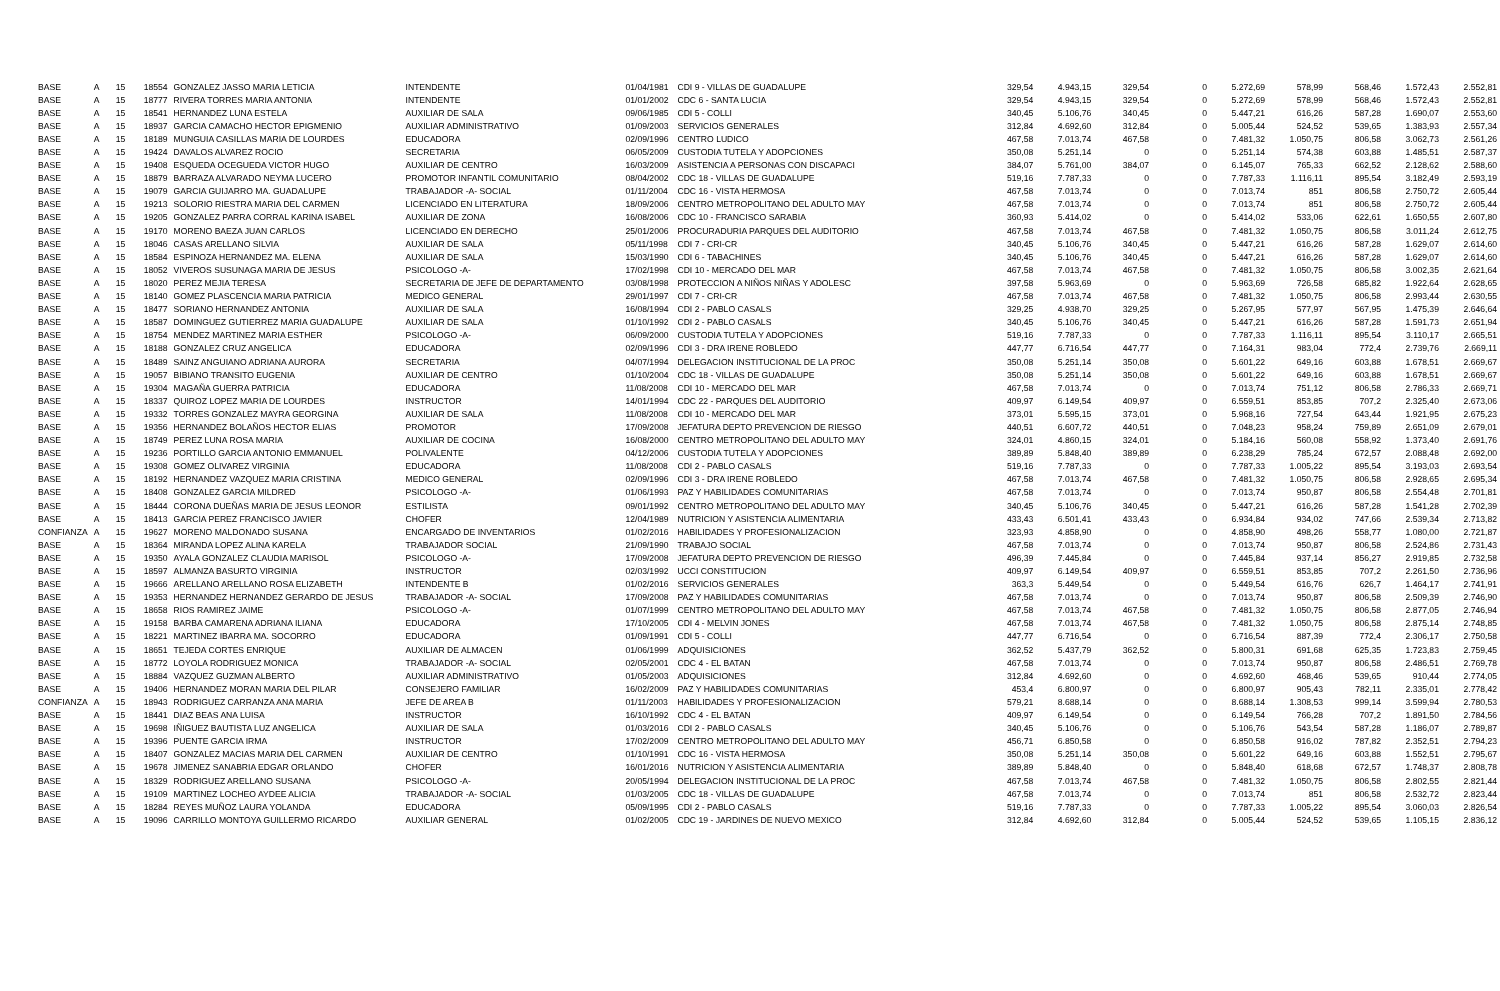| BASE | A | 15 | 18554 | GONZALEZ JASSO MARIA LETICIA | INTENDENTE | 01/04/1981 | CDI 9 - VILLAS DE GUADALUPE | 329,54 | 4.943,15 | 329,54 | 0 | 5.272,69 | 578,99 | 568,46 | 1.572,43 | 2.552,81 |
| BASE | A | 15 | 18777 | RIVERA TORRES MARIA ANTONIA | INTENDENTE | 01/01/2002 | CDC 6 - SANTA LUCIA | 329,54 | 4.943,15 | 329,54 | 0 | 5.272,69 | 578,99 | 568,46 | 1.572,43 | 2.552,81 |
| BASE | A | 15 | 18541 | HERNANDEZ LUNA ESTELA | AUXILIAR DE SALA | 09/06/1985 | CDI 5 - COLLI | 340,45 | 5.106,76 | 340,45 | 0 | 5.447,21 | 616,26 | 587,28 | 1.690,07 | 2.553,60 |
| BASE | A | 15 | 18937 | GARCIA CAMACHO HECTOR EPIGMENIO | AUXILIAR ADMINISTRATIVO | 01/09/2003 | SERVICIOS GENERALES | 312,84 | 4.692,60 | 312,84 | 0 | 5.005,44 | 524,52 | 539,65 | 1.383,93 | 2.557,34 |
| BASE | A | 15 | 18189 | MUNGUIA CASILLAS MARIA DE LOURDES | EDUCADORA | 02/09/1996 | CENTRO LUDICO | 467,58 | 7.013,74 | 467,58 | 0 | 7.481,32 | 1.050,75 | 806,58 | 3.062,73 | 2.561,26 |
| BASE | A | 15 | 19424 | DAVALOS ALVAREZ ROCIO | SECRETARIA | 06/05/2009 | CUSTODIA TUTELA Y ADOPCIONES | 350,08 | 5.251,14 | 0 | 0 | 5.251,14 | 574,38 | 603,88 | 1.485,51 | 2.587,37 |
| BASE | A | 15 | 19408 | ESQUEDA OCEGUEDA VICTOR HUGO | AUXILIAR DE CENTRO | 16/03/2009 | ASISTENCIA A PERSONAS CON DISCAPACI | 384,07 | 5.761,00 | 384,07 | 0 | 6.145,07 | 765,33 | 662,52 | 2.128,62 | 2.588,60 |
| BASE | A | 15 | 18879 | BARRAZA ALVARADO NEYMA LUCERO | PROMOTOR INFANTIL COMUNITARIO | 08/04/2002 | CDC 18 - VILLAS DE GUADALUPE | 519,16 | 7.787,33 | 0 | 0 | 7.787,33 | 1.116,11 | 895,54 | 3.182,49 | 2.593,19 |
| BASE | A | 15 | 19079 | GARCIA GUIJARRO MA. GUADALUPE | TRABAJADOR -A- SOCIAL | 01/11/2004 | CDC 16 - VISTA HERMOSA | 467,58 | 7.013,74 | 0 | 0 | 7.013,74 | 851 | 806,58 | 2.750,72 | 2.605,44 |
| BASE | A | 15 | 19213 | SOLORIO RIESTRA MARIA DEL CARMEN | LICENCIADO EN LITERATURA | 18/09/2006 | CENTRO METROPOLITANO DEL ADULTO MAY | 467,58 | 7.013,74 | 0 | 0 | 7.013,74 | 851 | 806,58 | 2.750,72 | 2.605,44 |
| BASE | A | 15 | 19205 | GONZALEZ PARRA CORRAL KARINA ISABEL | AUXILIAR DE ZONA | 16/08/2006 | CDC 10 - FRANCISCO SARABIA | 360,93 | 5.414,02 | 0 | 0 | 5.414,02 | 533,06 | 622,61 | 1.650,55 | 2.607,80 |
| BASE | A | 15 | 19170 | MORENO BAEZA JUAN CARLOS | LICENCIADO EN DERECHO | 25/01/2006 | PROCURADURIA PARQUES DEL AUDITORIO | 467,58 | 7.013,74 | 467,58 | 0 | 7.481,32 | 1.050,75 | 806,58 | 3.011,24 | 2.612,75 |
| BASE | A | 15 | 18046 | CASAS ARELLANO SILVIA | AUXILIAR DE SALA | 05/11/1998 | CDI 7 - CRI-CR | 340,45 | 5.106,76 | 340,45 | 0 | 5.447,21 | 616,26 | 587,28 | 1.629,07 | 2.614,60 |
| BASE | A | 15 | 18584 | ESPINOZA HERNANDEZ MA. ELENA | AUXILIAR DE SALA | 15/03/1990 | CDI 6 - TABACHINES | 340,45 | 5.106,76 | 340,45 | 0 | 5.447,21 | 616,26 | 587,28 | 1.629,07 | 2.614,60 |
| BASE | A | 15 | 18052 | VIVEROS SUSUNAGA MARIA DE JESUS | PSICOLOGO -A- | 17/02/1998 | CDI 10 - MERCADO DEL MAR | 467,58 | 7.013,74 | 467,58 | 0 | 7.481,32 | 1.050,75 | 806,58 | 3.002,35 | 2.621,64 |
| BASE | A | 15 | 18020 | PEREZ MEJIA TERESA | SECRETARIA DE JEFE DE DEPARTAMENTO | 03/08/1998 | PROTECCION A NIÑOS NIÑAS Y ADOLESC | 397,58 | 5.963,69 | 0 | 0 | 5.963,69 | 726,58 | 685,82 | 1.922,64 | 2.628,65 |
| BASE | A | 15 | 18140 | GOMEZ PLASCENCIA MARIA PATRICIA | MEDICO GENERAL | 29/01/1997 | CDI 7 - CRI-CR | 467,58 | 7.013,74 | 467,58 | 0 | 7.481,32 | 1.050,75 | 806,58 | 2.993,44 | 2.630,55 |
| BASE | A | 15 | 18477 | SORIANO HERNANDEZ ANTONIA | AUXILIAR DE SALA | 16/08/1994 | CDI 2 - PABLO CASALS | 329,25 | 4.938,70 | 329,25 | 0 | 5.267,95 | 577,97 | 567,95 | 1.475,39 | 2.646,64 |
| BASE | A | 15 | 18587 | DOMINGUEZ GUTIERREZ MARIA GUADALUPE | AUXILIAR DE SALA | 01/10/1992 | CDI 2 - PABLO CASALS | 340,45 | 5.106,76 | 340,45 | 0 | 5.447,21 | 616,26 | 587,28 | 1.591,73 | 2.651,94 |
| BASE | A | 15 | 18754 | MENDEZ MARTINEZ MARIA ESTHER | PSICOLOGO -A- | 06/09/2000 | CUSTODIA TUTELA Y ADOPCIONES | 519,16 | 7.787,33 | 0 | 0 | 7.787,33 | 1.116,11 | 895,54 | 3.110,17 | 2.665,51 |
| BASE | A | 15 | 18188 | GONZALEZ CRUZ ANGELICA | EDUCADORA | 02/09/1996 | CDI 3 - DRA IRENE ROBLEDO | 447,77 | 6.716,54 | 447,77 | 0 | 7.164,31 | 983,04 | 772,4 | 2.739,76 | 2.669,11 |
| BASE | A | 15 | 18489 | SAINZ ANGUIANO ADRIANA AURORA | SECRETARIA | 04/07/1994 | DELEGACION INSTITUCIONAL DE LA PROC | 350,08 | 5.251,14 | 350,08 | 0 | 5.601,22 | 649,16 | 603,88 | 1.678,51 | 2.669,67 |
| BASE | A | 15 | 19057 | BIBIANO TRANSITO EUGENIA | AUXILIAR DE CENTRO | 01/10/2004 | CDC 18 - VILLAS DE GUADALUPE | 350,08 | 5.251,14 | 350,08 | 0 | 5.601,22 | 649,16 | 603,88 | 1.678,51 | 2.669,67 |
| BASE | A | 15 | 19304 | MAGAÑA GUERRA PATRICIA | EDUCADORA | 11/08/2008 | CDI 10 - MERCADO DEL MAR | 467,58 | 7.013,74 | 0 | 0 | 7.013,74 | 751,12 | 806,58 | 2.786,33 | 2.669,71 |
| BASE | A | 15 | 18337 | QUIROZ LOPEZ MARIA DE LOURDES | INSTRUCTOR | 14/01/1994 | CDC 22 - PARQUES DEL AUDITORIO | 409,97 | 6.149,54 | 409,97 | 0 | 6.559,51 | 853,85 | 707,2 | 2.325,40 | 2.673,06 |
| BASE | A | 15 | 19332 | TORRES GONZALEZ MAYRA GEORGINA | AUXILIAR DE SALA | 11/08/2008 | CDI 10 - MERCADO DEL MAR | 373,01 | 5.595,15 | 373,01 | 0 | 5.968,16 | 727,54 | 643,44 | 1.921,95 | 2.675,23 |
| BASE | A | 15 | 19356 | HERNANDEZ BOLAÑOS HECTOR ELIAS | PROMOTOR | 17/09/2008 | JEFATURA DEPTO PREVENCION DE RIESGO | 440,51 | 6.607,72 | 440,51 | 0 | 7.048,23 | 958,24 | 759,89 | 2.651,09 | 2.679,01 |
| BASE | A | 15 | 18749 | PEREZ LUNA ROSA MARIA | AUXILIAR DE COCINA | 16/08/2000 | CENTRO METROPOLITANO DEL ADULTO MAY | 324,01 | 4.860,15 | 324,01 | 0 | 5.184,16 | 560,08 | 558,92 | 1.373,40 | 2.691,76 |
| BASE | A | 15 | 19236 | PORTILLO GARCIA ANTONIO EMMANUEL | POLIVALENTE | 04/12/2006 | CUSTODIA TUTELA Y ADOPCIONES | 389,89 | 5.848,40 | 389,89 | 0 | 6.238,29 | 785,24 | 672,57 | 2.088,48 | 2.692,00 |
| BASE | A | 15 | 19308 | GOMEZ OLIVAREZ VIRGINIA | EDUCADORA | 11/08/2008 | CDI 2 - PABLO CASALS | 519,16 | 7.787,33 | 0 | 0 | 7.787,33 | 1.005,22 | 895,54 | 3.193,03 | 2.693,54 |
| BASE | A | 15 | 18192 | HERNANDEZ VAZQUEZ MARIA CRISTINA | MEDICO GENERAL | 02/09/1996 | CDI 3 - DRA IRENE ROBLEDO | 467,58 | 7.013,74 | 467,58 | 0 | 7.481,32 | 1.050,75 | 806,58 | 2.928,65 | 2.695,34 |
| BASE | A | 15 | 18408 | GONZALEZ GARCIA MILDRED | PSICOLOGO -A- | 01/06/1993 | PAZ Y HABILIDADES COMUNITARIAS | 467,58 | 7.013,74 | 0 | 0 | 7.013,74 | 950,87 | 806,58 | 2.554,48 | 2.701,81 |
| BASE | A | 15 | 18444 | CORONA DUEÑAS MARIA DE JESUS LEONOR | ESTILISTA | 09/01/1992 | CENTRO METROPOLITANO DEL ADULTO MAY | 340,45 | 5.106,76 | 340,45 | 0 | 5.447,21 | 616,26 | 587,28 | 1.541,28 | 2.702,39 |
| BASE | A | 15 | 18413 | GARCIA PEREZ FRANCISCO JAVIER | CHOFER | 12/04/1989 | NUTRICION Y ASISTENCIA ALIMENTARIA | 433,43 | 6.501,41 | 433,43 | 0 | 6.934,84 | 934,02 | 747,66 | 2.539,34 | 2.713,82 |
| CONFIANZA | A | 15 | 19627 | MORENO MALDONADO SUSANA | ENCARGADO DE INVENTARIOS | 01/02/2016 | HABILIDADES Y PROFESIONALIZACION | 323,93 | 4.858,90 | 0 | 0 | 4.858,90 | 498,26 | 558,77 | 1.080,00 | 2.721,87 |
| BASE | A | 15 | 18364 | MIRANDA LOPEZ ALINA KARELA | TRABAJADOR SOCIAL | 21/09/1990 | TRABAJO SOCIAL | 467,58 | 7.013,74 | 0 | 0 | 7.013,74 | 950,87 | 806,58 | 2.524,86 | 2.731,43 |
| BASE | A | 15 | 19350 | AYALA GONZALEZ CLAUDIA MARISOL | PSICOLOGO -A- | 17/09/2008 | JEFATURA DEPTO PREVENCION DE RIESGO | 496,39 | 7.445,84 | 0 | 0 | 7.445,84 | 937,14 | 856,27 | 2.919,85 | 2.732,58 |
| BASE | A | 15 | 18597 | ALMANZA BASURTO VIRGINIA | INSTRUCTOR | 02/03/1992 | UCCI CONSTITUCION | 409,97 | 6.149,54 | 409,97 | 0 | 6.559,51 | 853,85 | 707,2 | 2.261,50 | 2.736,96 |
| BASE | A | 15 | 19666 | ARELLANO ARELLANO ROSA ELIZABETH | INTENDENTE B | 01/02/2016 | SERVICIOS GENERALES | 363,3 | 5.449,54 | 0 | 0 | 5.449,54 | 616,76 | 626,7 | 1.464,17 | 2.741,91 |
| BASE | A | 15 | 19353 | HERNANDEZ HERNANDEZ GERARDO DE JESUS | TRABAJADOR -A- SOCIAL | 17/09/2008 | PAZ Y HABILIDADES COMUNITARIAS | 467,58 | 7.013,74 | 0 | 0 | 7.013,74 | 950,87 | 806,58 | 2.509,39 | 2.746,90 |
| BASE | A | 15 | 18658 | RIOS RAMIREZ JAIME | PSICOLOGO -A- | 01/07/1999 | CENTRO METROPOLITANO DEL ADULTO MAY | 467,58 | 7.013,74 | 467,58 | 0 | 7.481,32 | 1.050,75 | 806,58 | 2.877,05 | 2.746,94 |
| BASE | A | 15 | 19158 | BARBA CAMARENA ADRIANA ILIANA | EDUCADORA | 17/10/2005 | CDI 4 - MELVIN JONES | 467,58 | 7.013,74 | 467,58 | 0 | 7.481,32 | 1.050,75 | 806,58 | 2.875,14 | 2.748,85 |
| BASE | A | 15 | 18221 | MARTINEZ IBARRA MA. SOCORRO | EDUCADORA | 01/09/1991 | CDI 5 - COLLI | 447,77 | 6.716,54 | 0 | 0 | 6.716,54 | 887,39 | 772,4 | 2.306,17 | 2.750,58 |
| BASE | A | 15 | 18651 | TEJEDA CORTES ENRIQUE | AUXILIAR DE ALMACEN | 01/06/1999 | ADQUISICIONES | 362,52 | 5.437,79 | 362,52 | 0 | 5.800,31 | 691,68 | 625,35 | 1.723,83 | 2.759,45 |
| BASE | A | 15 | 18772 | LOYOLA RODRIGUEZ MONICA | TRABAJADOR -A- SOCIAL | 02/05/2001 | CDC 4 - EL BATAN | 467,58 | 7.013,74 | 0 | 0 | 7.013,74 | 950,87 | 806,58 | 2.486,51 | 2.769,78 |
| BASE | A | 15 | 18884 | VAZQUEZ GUZMAN ALBERTO | AUXILIAR ADMINISTRATIVO | 01/05/2003 | ADQUISICIONES | 312,84 | 4.692,60 | 0 | 0 | 4.692,60 | 468,46 | 539,65 | 910,44 | 2.774,05 |
| BASE | A | 15 | 19406 | HERNANDEZ MORAN MARIA DEL PILAR | CONSEJERO FAMILIAR | 16/02/2009 | PAZ Y HABILIDADES COMUNITARIAS | 453,4 | 6.800,97 | 0 | 0 | 6.800,97 | 905,43 | 782,11 | 2.335,01 | 2.778,42 |
| CONFIANZA | A | 15 | 18943 | RODRIGUEZ CARRANZA ANA MARIA | JEFE DE AREA B | 01/11/2003 | HABILIDADES Y PROFESIONALIZACION | 579,21 | 8.688,14 | 0 | 0 | 8.688,14 | 1.308,53 | 999,14 | 3.599,94 | 2.780,53 |
| BASE | A | 15 | 18441 | DIAZ BEAS ANA LUISA | INSTRUCTOR | 16/10/1992 | CDC 4 - EL BATAN | 409,97 | 6.149,54 | 0 | 0 | 6.149,54 | 766,28 | 707,2 | 1.891,50 | 2.784,56 |
| BASE | A | 15 | 19698 | IÑIGUEZ BAUTISTA LUZ ANGELICA | AUXILIAR DE SALA | 01/03/2016 | CDI 2 - PABLO CASALS | 340,45 | 5.106,76 | 0 | 0 | 5.106,76 | 543,54 | 587,28 | 1.186,07 | 2.789,87 |
| BASE | A | 15 | 19396 | PUENTE GARCIA IRMA | INSTRUCTOR | 17/02/2009 | CENTRO METROPOLITANO DEL ADULTO MAY | 456,71 | 6.850,58 | 0 | 0 | 6.850,58 | 916,02 | 787,82 | 2.352,51 | 2.794,23 |
| BASE | A | 15 | 18407 | GONZALEZ MACIAS MARIA DEL CARMEN | AUXILIAR DE CENTRO | 01/10/1991 | CDC 16 - VISTA HERMOSA | 350,08 | 5.251,14 | 350,08 | 0 | 5.601,22 | 649,16 | 603,88 | 1.552,51 | 2.795,67 |
| BASE | A | 15 | 19678 | JIMENEZ SANABRIA EDGAR ORLANDO | CHOFER | 16/01/2016 | NUTRICION Y ASISTENCIA ALIMENTARIA | 389,89 | 5.848,40 | 0 | 0 | 5.848,40 | 618,68 | 672,57 | 1.748,37 | 2.808,78 |
| BASE | A | 15 | 18329 | RODRIGUEZ ARELLANO SUSANA | PSICOLOGO -A- | 20/05/1994 | DELEGACION INSTITUCIONAL DE LA PROC | 467,58 | 7.013,74 | 467,58 | 0 | 7.481,32 | 1.050,75 | 806,58 | 2.802,55 | 2.821,44 |
| BASE | A | 15 | 19109 | MARTINEZ LOCHEO AYDEE ALICIA | TRABAJADOR -A- SOCIAL | 01/03/2005 | CDC 18 - VILLAS DE GUADALUPE | 467,58 | 7.013,74 | 0 | 0 | 7.013,74 | 851 | 806,58 | 2.532,72 | 2.823,44 |
| BASE | A | 15 | 18284 | REYES MUÑOZ LAURA YOLANDA | EDUCADORA | 05/09/1995 | CDI 2 - PABLO CASALS | 519,16 | 7.787,33 | 0 | 0 | 7.787,33 | 1.005,22 | 895,54 | 3.060,03 | 2.826,54 |
| BASE | A | 15 | 19096 | CARRILLO MONTOYA GUILLERMO RICARDO | AUXILIAR GENERAL | 01/02/2005 | CDC 19 - JARDINES DE NUEVO MEXICO | 312,84 | 4.692,60 | 312,84 | 0 | 5.005,44 | 524,52 | 539,65 | 1.105,15 | 2.836,12 |